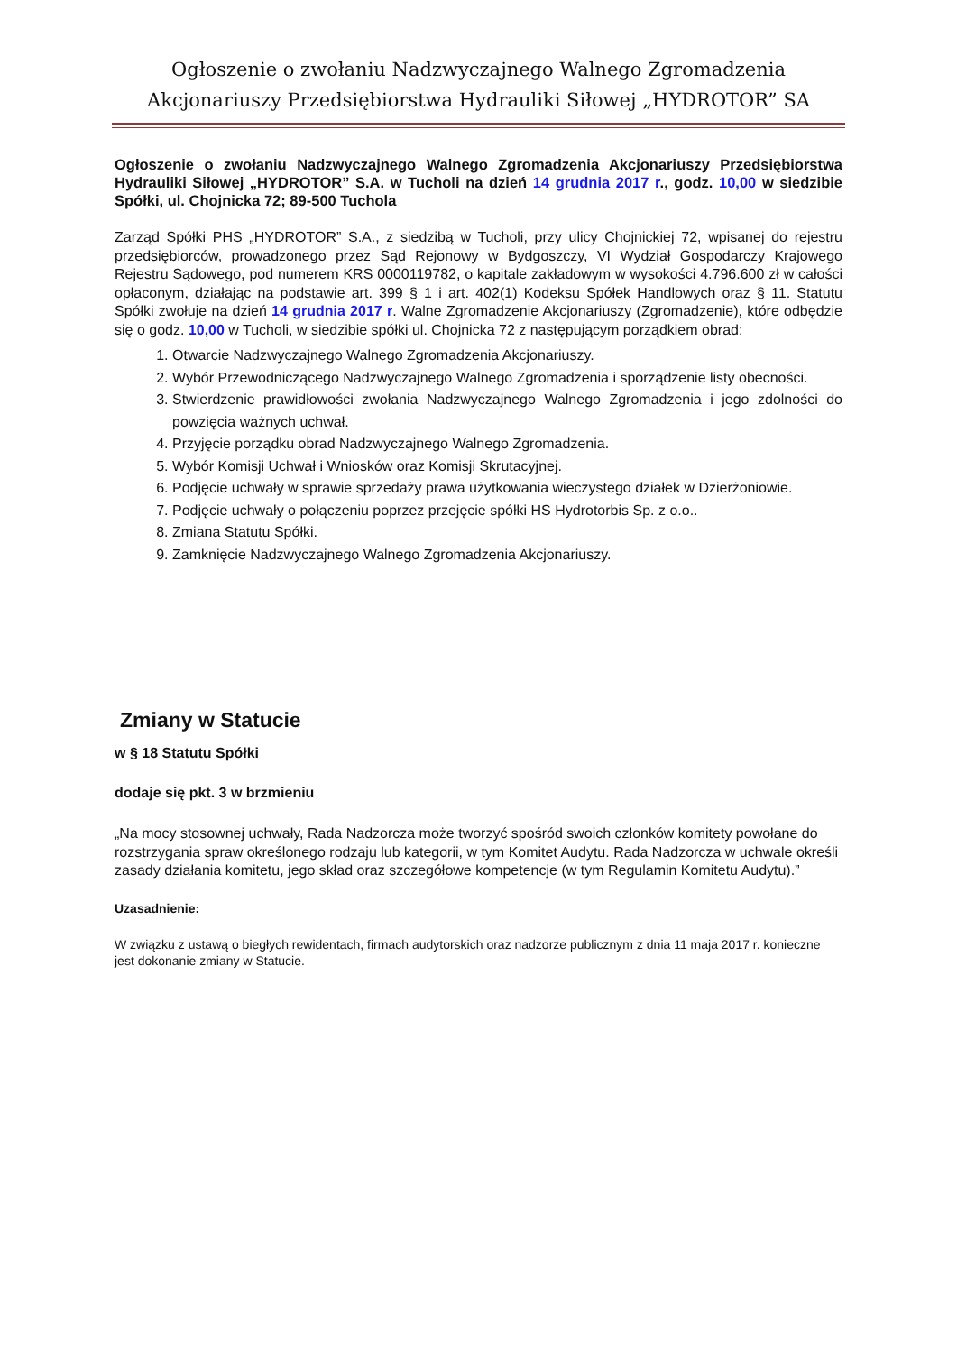Ogłoszenie o zwołaniu Nadzwyczajnego Walnego Zgromadzenia
Akcjonariuszy Przedsiębiorstwa Hydrauliki Siłowej „HYDROTOR” SA
Ogłoszenie o zwołaniu Nadzwyczajnego Walnego Zgromadzenia Akcjonariuszy Przedsiębiorstwa Hydrauliki Siłowej „HYDROTOR” S.A. w Tucholi na dzień 14 grudnia 2017 r., godz. 10,00 w siedzibie Spółki, ul. Chojnicka 72; 89-500 Tuchola
Zarząd Spółki PHS „HYDROTOR” S.A., z siedzibą w Tucholi, przy ulicy Chojnickiej 72, wpisanej do rejestru przedsiębiorców, prowadzonego przez Sąd Rejonowy w Bydgoszczy, VI Wydział Gospodarczy Krajowego Rejestru Sądowego, pod numerem KRS 0000119782, o kapitale zakładowym w wysokości 4.796.600 zł w całości opłaconym, działając na podstawie art. 399 § 1 i art. 402(1) Kodeksu Spółek Handlowych oraz § 11. Statutu Spółki zwołuje na dzień 14 grudnia 2017 r. Walne Zgromadzenie Akcjonariuszy (Zgromadzenie), które odbędzie się o godz. 10,00 w Tucholi, w siedzibie spółki ul. Chojnicka 72 z następującym porządkiem obrad:
1. Otwarcie Nadzwyczajnego Walnego Zgromadzenia Akcjonariuszy.
2. Wybór Przewodniczącego Nadzwyczajnego Walnego Zgromadzenia i sporządzenie listy obecności.
3. Stwierdzenie prawidłowości zwołania Nadzwyczajnego Walnego Zgromadzenia i jego zdolności do powzięcia ważnych uchwał.
4. Przyjęcie porządku obrad Nadzwyczajnego Walnego Zgromadzenia.
5. Wybór Komisji Uchwał i Wniosków oraz Komisji Skrutacyjnej.
6. Podjęcie uchwały w sprawie sprzedaży prawa użytkowania wieczystego działek w Dzierżoniowie.
7. Podjęcie uchwały o połączeniu poprzez przejęcie spółki HS Hydrotorbis Sp. z o.o..
8. Zmiana Statutu Spółki.
9. Zamknięcie Nadzwyczajnego Walnego Zgromadzenia Akcjonariuszy.
Zmiany w Statucie
w § 18 Statutu Spółki
dodaje się pkt. 3 w brzmieniu
„Na mocy stosownej uchwały, Rada Nadzorcza może tworzyć spośród swoich członków komitety powołane do rozstrzygania spraw określonego rodzaju lub kategorii, w tym Komitet Audytu. Rada Nadzorcza w uchwale określi zasady działania komitetu, jego skład oraz szczegółowe kompetencje (w tym Regulamin Komitetu Audytu).”
Uzasadnienie:
W związku z ustawą o biegłych rewidentach, firmach audytorskich oraz nadzorze publicznym z dnia 11 maja 2017 r. konieczne jest dokonanie zmiany w Statucie.